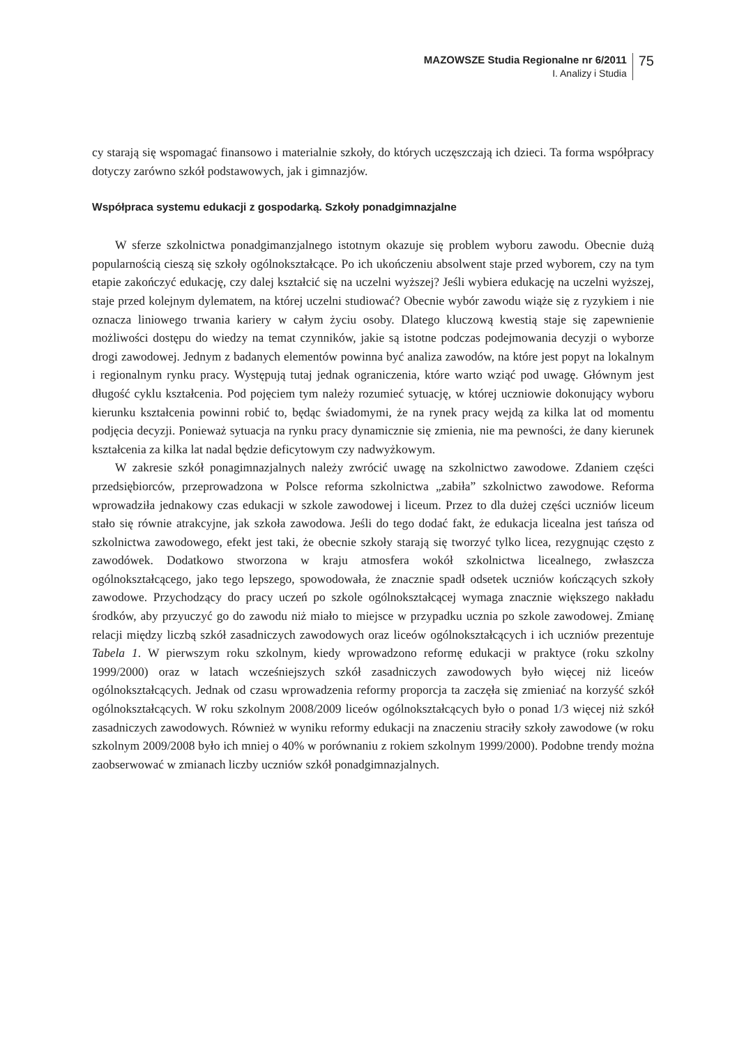MAZOWSZE Studia Regionalne nr 6/2011
I. Analizy i Studia
75
cy starają się wspomagać finansowo i materialnie szkoły, do których uczęszczają ich dzieci. Ta forma współpracy dotyczy zarówno szkół podstawowych, jak i gimnazjów.
Współpraca systemu edukacji z gospodarką. Szkoły ponadgimnazjalne
W sferze szkolnictwa ponadgimanzjalnego istotnym okazuje się problem wyboru zawodu. Obecnie dużą popularnością cieszą się szkoły ogólnokształcące. Po ich ukończeniu absolwent staje przed wyborem, czy na tym etapie zakończyć edukację, czy dalej kształcić się na uczelni wyższej? Jeśli wybiera edukację na uczelni wyższej, staje przed kolejnym dylematem, na której uczelni studiować? Obecnie wybór zawodu wiąże się z ryzykiem i nie oznacza liniowego trwania kariery w całym życiu osoby. Dlatego kluczową kwestią staje się zapewnienie możliwości dostępu do wiedzy na temat czynników, jakie są istotne podczas podejmowania decyzji o wyborze drogi zawodowej. Jednym z badanych elementów powinna być analiza zawodów, na które jest popyt na lokalnym i regionalnym rynku pracy. Występują tutaj jednak ograniczenia, które warto wziąć pod uwagę. Głównym jest długość cyklu kształcenia. Pod pojęciem tym należy rozumieć sytuację, w której uczniowie dokonujący wyboru kierunku kształcenia powinni robić to, będąc świadomymi, że na rynek pracy wejdą za kilka lat od momentu podjęcia decyzji. Ponieważ sytuacja na rynku pracy dynamicznie się zmienia, nie ma pewności, że dany kierunek kształcenia za kilka lat nadal będzie deficytowym czy nadwyżkowym.
W zakresie szkół ponagimnazjalnych należy zwrócić uwagę na szkolnictwo zawodowe. Zdaniem części przedsiębiorców, przeprowadzona w Polsce reforma szkolnictwa „zabiła” szkolnictwo zawodowe. Reforma wprowadziła jednakowy czas edukacji w szkole zawodowej i liceum. Przez to dla dużej części uczniów liceum stało się równie atrakcyjne, jak szkoła zawodowa. Jeśli do tego dodać fakt, że edukacja licealna jest tańsza od szkolnictwa zawodowego, efekt jest taki, że obecnie szkoły starają się tworzyć tylko licea, rezygnując często z zawodówek. Dodatkowo stworzona w kraju atmosfera wokół szkolnictwa licealnego, zwłaszcza ogólnokształcącego, jako tego lepszego, spowodowała, że znacznie spadł odsetek uczniów kończących szkoły zawodowe. Przychodzący do pracy uczeń po szkole ogólnokształcącej wymaga znacznie większego nakładu środków, aby przyuczyć go do zawodu niż miało to miejsce w przypadku ucznia po szkole zawodowej. Zmianę relacji między liczbą szkół zasadniczych zawodowych oraz liceów ogólnokształcących i ich uczniów prezentuje Tabela 1. W pierwszym roku szkolnym, kiedy wprowadzono reformę edukacji w praktyce (roku szkolny 1999/2000) oraz w latach wcześniejszych szkół zasadniczych zawodowych było więcej niż liceów ogólnokształcących. Jednak od czasu wprowadzenia reformy proporcja ta zaczęła się zmieniać na korzyść szkół ogólnokształcących. W roku szkolnym 2008/2009 liceów ogólnokształcących było o ponad 1/3 więcej niż szkół zasadniczych zawodowych. Również w wyniku reformy edukacji na znaczeniu straciły szkoły zawodowe (w roku szkolnym 2009/2008 było ich mniej o 40% w porównaniu z rokiem szkolnym 1999/2000). Podobne trendy można zaobserwować w zmianach liczby uczniów szkół ponadgimnazjalnych.